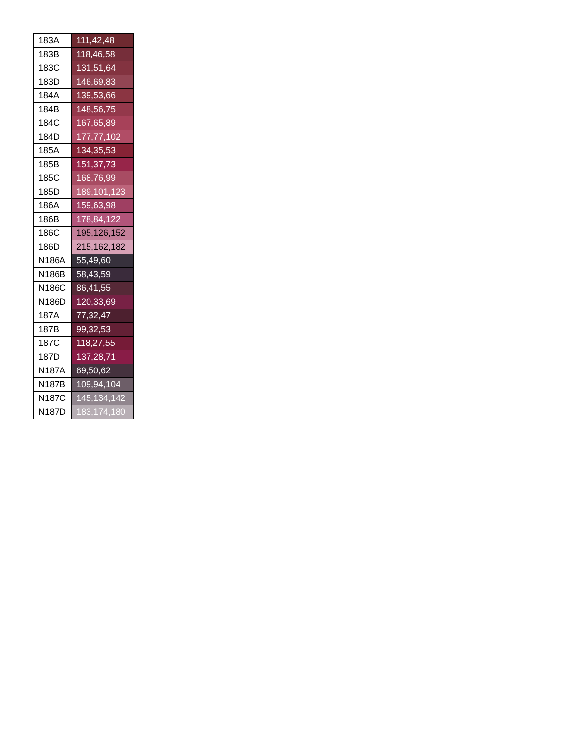| 183A | 111,42,48 |
| 183B | 118,46,58 |
| 183C | 131,51,64 |
| 183D | 146,69,83 |
| 184A | 139,53,66 |
| 184B | 148,56,75 |
| 184C | 167,65,89 |
| 184D | 177,77,102 |
| 185A | 134,35,53 |
| 185B | 151,37,73 |
| 185C | 168,76,99 |
| 185D | 189,101,123 |
| 186A | 159,63,98 |
| 186B | 178,84,122 |
| 186C | 195,126,152 |
| 186D | 215,162,182 |
| N186A | 55,49,60 |
| N186B | 58,43,59 |
| N186C | 86,41,55 |
| N186D | 120,33,69 |
| 187A | 77,32,47 |
| 187B | 99,32,53 |
| 187C | 118,27,55 |
| 187D | 137,28,71 |
| N187A | 69,50,62 |
| N187B | 109,94,104 |
| N187C | 145,134,142 |
| N187D | 183,174,180 |